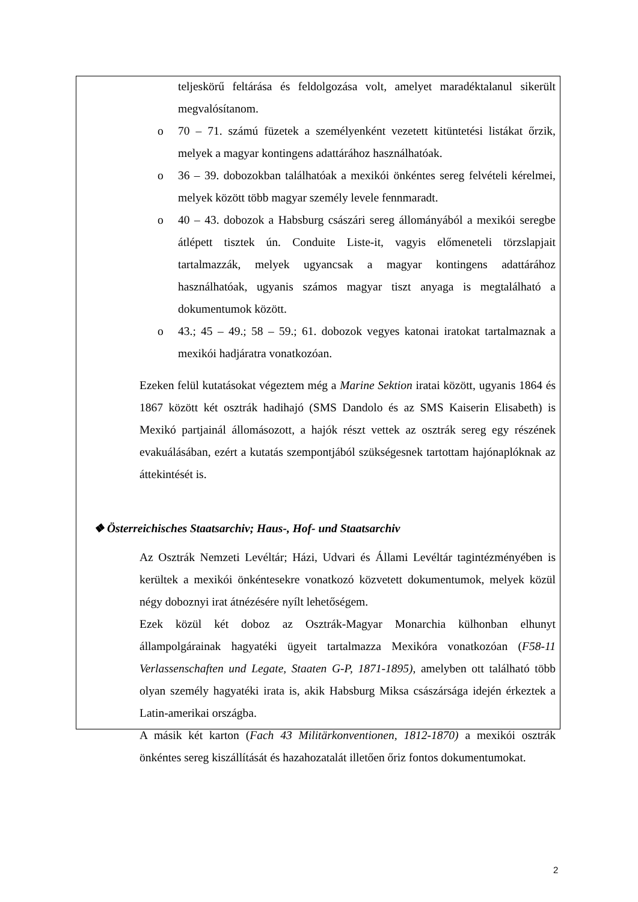teljeskörű feltárása és feldolgozása volt, amelyet maradéktalanul sikerült megvalósítanom.
o 70 – 71. számú füzetek a személyenként vezetett kitüntetési listákat őrzik, melyek a magyar kontingens adattárához használhatóak.
o 36 – 39. dobozokban találhatóak a mexikói önkéntes sereg felvételi kérelmei, melyek között több magyar személy levele fennmaradt.
o 40 – 43. dobozok a Habsburg császári sereg állományából a mexikói seregbe átlépett tisztek ún. Conduite Liste-it, vagyis előmeneteli törzslapjait tartalmazzák, melyek ugyancsak a magyar kontingens adattárához használhatóak, ugyanis számos magyar tiszt anyaga is megtalálható a dokumentumok között.
o 43.; 45 – 49.; 58 – 59.; 61. dobozok vegyes katonai iratokat tartalmaznak a mexikói hadjáratra vonatkozóan.
Ezeken felül kutatásokat végeztem még a Marine Sektion iratai között, ugyanis 1864 és 1867 között két osztrák hadihajó (SMS Dandolo és az SMS Kaiserin Elisabeth) is Mexikó partjainál állomásozott, a hajók részt vettek az osztrák sereg egy részének evakuálásában, ezért a kutatás szempontjából szükségesnek tartottam hajónaplóknak az áttekintését is.
❖ Österreichisches Staatsarchiv; Haus-, Hof- und Staatsarchiv
Az Osztrák Nemzeti Levéltár; Házi, Udvari és Állami Levéltár tagintézményében is kerültek a mexikói önkéntesekre vonatkozó közvetett dokumentumok, melyek közül négy doboznyi irat átnézésére nyílt lehetőségem.
Ezek közül két doboz az Osztrák-Magyar Monarchia külhonban elhunyt állampolgárainak hagyatéki ügyeit tartalmazza Mexikóra vonatkozóan (F58-11 Verlassenschaften und Legate, Staaten G-P, 1871-1895), amelyben ott található több olyan személy hagyatéki irata is, akik Habsburg Miksa császársága idején érkeztek a Latin-amerikai országba.
A másik két karton (Fach 43 Militärkonventionen, 1812-1870) a mexikói osztrák önkéntes sereg kiszállítását és hazahozatalát illetően őriz fontos dokumentumokat.
2